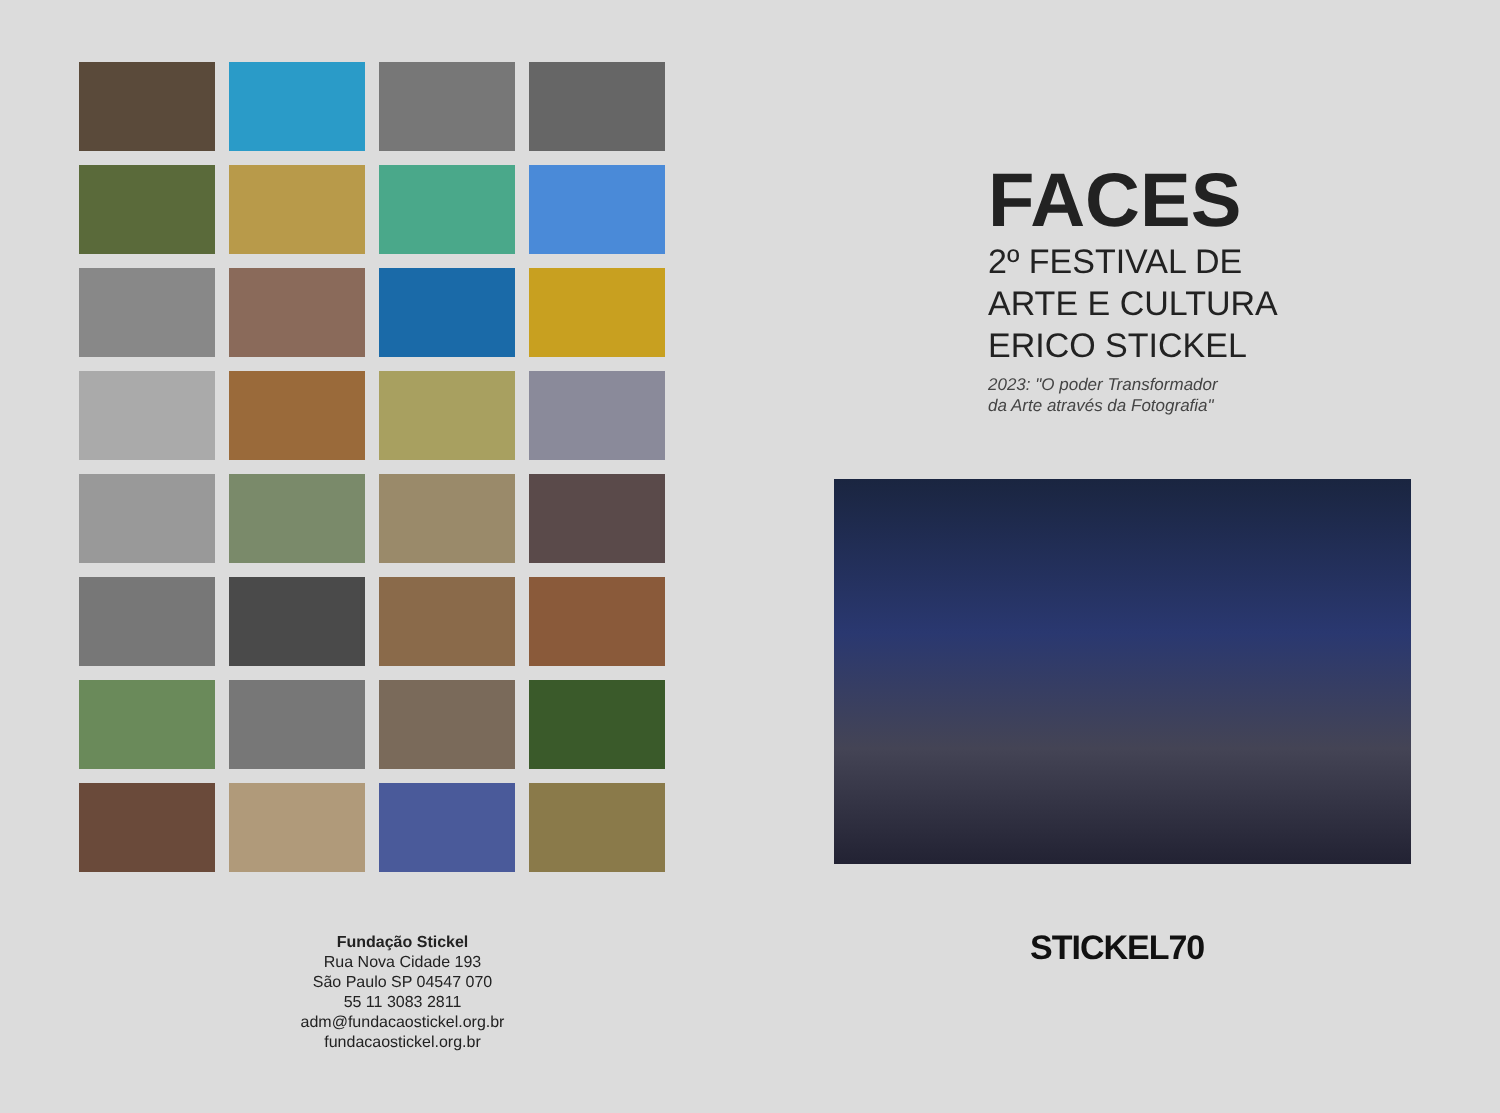Fundação Stickel
Rua Nova Cidade 193
São Paulo SP 04547 070
55 11 3083 2811
adm@fundacaostickel.org.br
fundacaostickel.org.br
FACES
2º FESTIVAL DE
ARTE E CULTURA
ERICO STICKEL
2023: "O poder Transformador
da Arte através da Fotografia"
STICKEL70